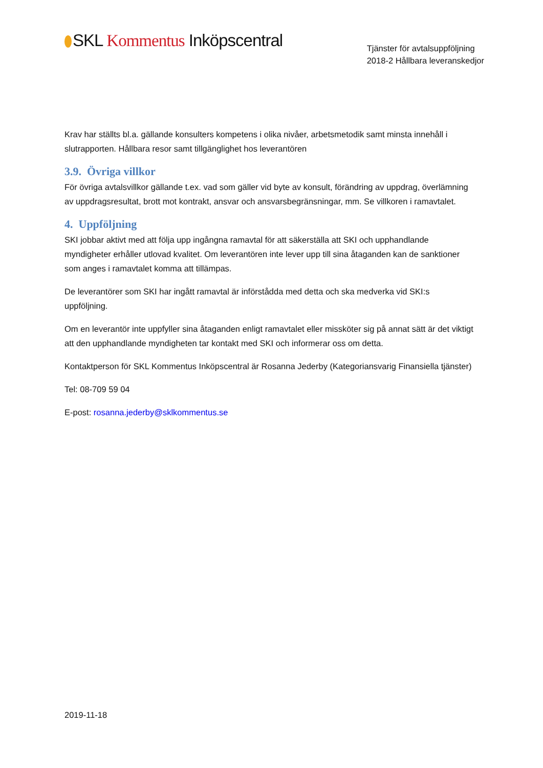SKL Kommentus Inköpscentral
Tjänster för avtalsuppföljning
2018-2 Hållbara leveranskedjor
Krav har ställts bl.a. gällande konsulters kompetens i olika nivåer, arbetsmetodik samt minsta innehåll i slutrapporten. Hållbara resor samt tillgänglighet hos leverantören
3.9. Övriga villkor
För övriga avtalsvillkor gällande t.ex. vad som gäller vid byte av konsult, förändring av uppdrag, överlämning av uppdragsresultat, brott mot kontrakt, ansvar och ansvarsbegränsningar, mm. Se villkoren i ramavtalet.
4. Uppföljning
SKI jobbar aktivt med att följa upp ingångna ramavtal för att säkerställa att SKI och upphandlande myndigheter erhåller utlovad kvalitet. Om leverantören inte lever upp till sina åtaganden kan de sanktioner som anges i ramavtalet komma att tillämpas.
De leverantörer som SKI har ingått ramavtal är införstådda med detta och ska medverka vid SKI:s uppföljning.
Om en leverantör inte uppfyller sina åtaganden enligt ramavtalet eller missköter sig på annat sätt är det viktigt att den upphandlande myndigheten tar kontakt med SKI och informerar oss om detta.
Kontaktperson för SKL Kommentus Inköpscentral är Rosanna Jederby (Kategoriansvarig Finansiella tjänster)
Tel: 08-709 59 04
E-post: rosanna.jederby@sklkommentus.se
2019-11-18